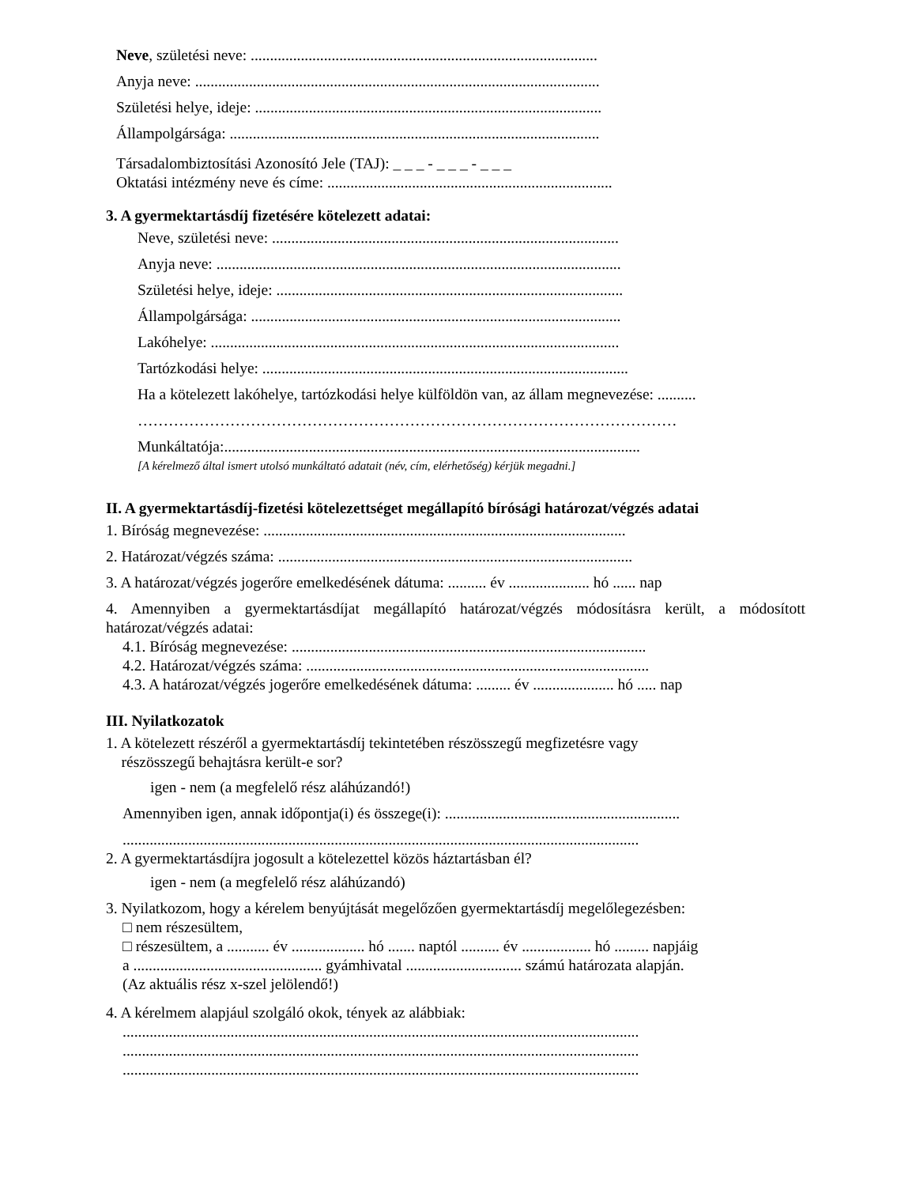Neve, születési neve: ..........................................................................................
Anyja neve: .........................................................................................................
Születési helye, ideje: ..........................................................................................
Állampolgársága: ................................................................................................
Társadalombiztosítási Azonosító Jele (TAJ): _ _ _ - _ _ _ - _ _ _
Oktatási intézmény neve és címe: ..........................................................................
3. A gyermektartásdíj fizetésére kötelezett adatai:
Neve, születési neve: ..........................................................................................
Anyja neve: .........................................................................................................
Születési helye, ideje: ..........................................................................................
Állampolgársága: ................................................................................................
Lakóhelye: ..........................................................................................................
Tartózkodási helye: ...............................................................................................
Ha a kötelezett lakóhelye, tartózkodási helye külföldön van, az állam megnevezése: ..........
……………………………………………………………………………………………
Munkáltatója:............................................................................................................
[A kérelmező által ismert utolsó munkáltató adatait (név, cím, elérhetőség) kérjük megadni.]
II. A gyermektartásdíj-fizetési kötelezettséget megállapító bírósági határozat/végzés adatai
1. Bíróság megnevezése: ..............................................................................................
2. Határozat/végzés száma: ............................................................................................
3. A határozat/végzés jogerőre emelkedésének dátuma: .......... év ..................... hó ...... nap
4. Amennyiben a gyermektartásdíjat megállapító határozat/végzés módosításra került, a módosított határozat/végzés adatai:
4.1. Bíróság megnevezése: ............................................................................................
4.2. Határozat/végzés száma: .........................................................................................
4.3. A határozat/végzés jogerőre emelkedésének dátuma: ......... év ..................... hó ..... nap
III. Nyilatkozatok
1. A kötelezett részéről a gyermektartásdíj tekintetében részösszegű megfizetésre vagy
részösszegű behajtásra került-e sor?
igen - nem (a megfelelő rész aláhúzandó!)
Amennyiben igen, annak időpontja(i) és összege(i): .............................................................
......................................................................................................................................
2. A gyermektartásdíjra jogosult a kötelezettel közös háztartásban él?
igen - nem (a megfelelő rész aláhúzandó)
3. Nyilatkozom, hogy a kérelem benyújtását megelőzően gyermektartásdíj megelőlegezésben:
□ nem részesültem,
□ részesültem, a ........... év ................... hó ....... naptól .......... év .................. hó ......... napjáig
a ................................................. gyámhivatal .............................. számú határozata alapján.
(Az aktuális rész x-szel jelölendő!)
4. A kérelmem alapjául szolgáló okok, tények az alábbiak:
......................................................................................................................................
......................................................................................................................................
......................................................................................................................................